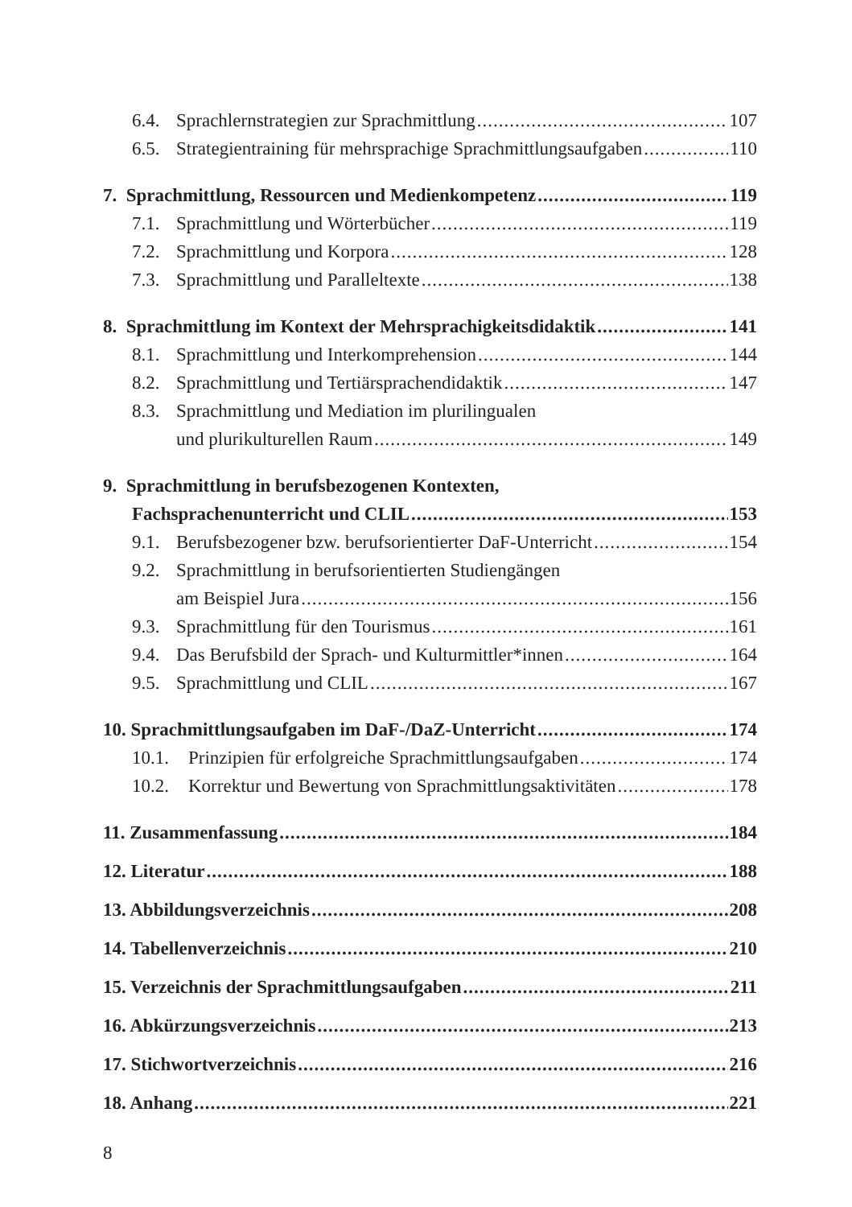6.4. Sprachlernstrategien zur Sprachmittlung 107
6.5. Strategientraining für mehrsprachige Sprachmittlungsaufgaben 110
7. Sprachmittlung, Ressourcen und Medienkompetenz 119
7.1. Sprachmittlung und Wörterbücher 119
7.2. Sprachmittlung und Korpora 128
7.3. Sprachmittlung und Paralleltexte 138
8. Sprachmittlung im Kontext der Mehrsprachigkeitsdidaktik 141
8.1. Sprachmittlung und Interkomprehension 144
8.2. Sprachmittlung und Tertiärsprachendidaktik 147
8.3. Sprachmittlung und Mediation im plurilingualen
und plurikulturellen Raum 149
9. Sprachmittlung in berufsbezogenen Kontexten,
Fachsprachenunterricht und CLIL 153
9.1. Berufsbezogener bzw. berufsorientierter DaF-Unterricht 154
9.2. Sprachmittlung in berufsorientierten Studiengängen
am Beispiel Jura 156
9.3. Sprachmittlung für den Tourismus 161
9.4. Das Berufsbild der Sprach- und Kulturmittler*innen 164
9.5. Sprachmittlung und CLIL 167
10. Sprachmittlungsaufgaben im DaF-/DaZ-Unterricht 174
10.1. Prinzipien für erfolgreiche Sprachmittlungsaufgaben 174
10.2. Korrektur und Bewertung von Sprachmittlungsaktivitäten 178
11. Zusammenfassung 184
12. Literatur 188
13. Abbildungsverzeichnis 208
14. Tabellenverzeichnis 210
15. Verzeichnis der Sprachmittlungsaufgaben 211
16. Abkürzungsverzeichnis 213
17. Stichwortverzeichnis 216
18. Anhang 221
8